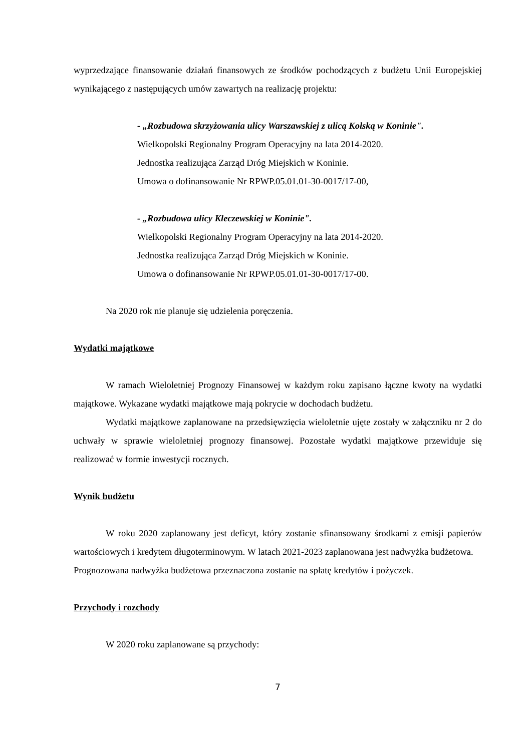wyprzedzające finansowanie działań finansowych ze środków pochodzących z budżetu Unii Europejskiej wynikającego z następujących umów zawartych na realizację projektu:
- „Rozbudowa skrzyżowania ulicy Warszawskiej z ulicą Kolską w Koninie".
Wielkopolski Regionalny Program Operacyjny na lata 2014-2020.
Jednostka realizująca Zarząd Dróg Miejskich w Koninie.
Umowa o dofinansowanie Nr RPWP.05.01.01-30-0017/17-00,
- „Rozbudowa ulicy Kleczewskiej w Koninie".
Wielkopolski Regionalny Program Operacyjny na lata 2014-2020.
Jednostka realizująca Zarząd Dróg Miejskich w Koninie.
Umowa o dofinansowanie Nr RPWP.05.01.01-30-0017/17-00.
Na 2020 rok nie planuje się udzielenia poręczenia.
Wydatki majątkowe
W ramach Wieloletniej Prognozy Finansowej w każdym roku zapisano łączne kwoty na wydatki majątkowe. Wykazane wydatki majątkowe mają pokrycie w dochodach budżetu.
Wydatki majątkowe zaplanowane na przedsięwzięcia wieloletnie ujęte zostały w załączniku nr 2 do uchwały w sprawie wieloletniej prognozy finansowej. Pozostałe wydatki majątkowe przewiduje się realizować w formie inwestycji rocznych.
Wynik budżetu
W roku 2020 zaplanowany jest deficyt, który zostanie sfinansowany środkami z emisji papierów wartościowych i kredytem długoterminowym. W latach 2021-2023 zaplanowana jest nadwyżka budżetowa.
Prognozowana nadwyżka budżetowa przeznaczona zostanie na spłatę kredytów i pożyczek.
Przychody i rozchody
W 2020 roku zaplanowane są przychody:
7